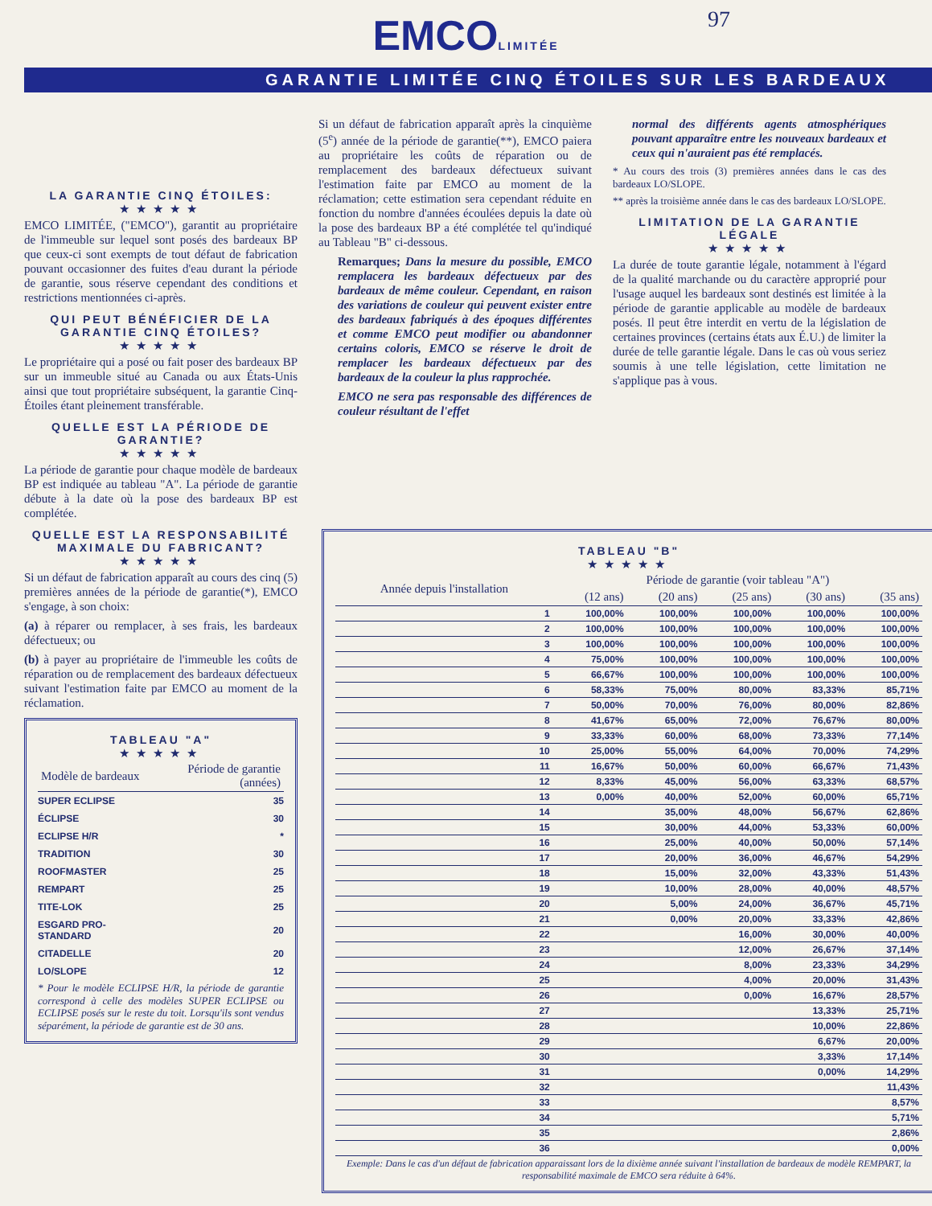EMCOLIMITÉE 97
GARANTIE LIMITÉE CINQ ÉTOILES SUR LES BARDEAUX
LA GARANTIE CINQ ÉTOILES:
★★★★★
EMCO LIMITÉE, ("EMCO"), garantit au propriétaire de l'immeuble sur lequel sont posés des bardeaux BP que ceux-ci sont exempts de tout défaut de fabrication pouvant occasionner des fuites d'eau durant la période de garantie, sous réserve cependant des conditions et restrictions mentionnées ci-après.
QUI PEUT BÉNÉFICIER DE LA GARANTIE CINQ ÉTOILES?
★★★★★
Le propriétaire qui a posé ou fait poser des bardeaux BP sur un immeuble situé au Canada ou aux États-Unis ainsi que tout propriétaire subséquent, la garantie Cinq-Étoiles étant pleinement transférable.
QUELLE EST LA PÉRIODE DE GARANTIE?
★★★★★
La période de garantie pour chaque modèle de bardeaux BP est indiquée au tableau "A". La période de garantie débute à la date où la pose des bardeaux BP est complétée.
QUELLE EST LA RESPONSABILITÉ MAXIMALE DU FABRICANT?
★★★★★
Si un défaut de fabrication apparaît au cours des cinq (5) premières années de la période de garantie(*), EMCO s'engage, à son choix:
(a) à réparer ou remplacer, à ses frais, les bardeaux défectueux; ou
(b) à payer au propriétaire de l'immeuble les coûts de réparation ou de remplacement des bardeaux défectueux suivant l'estimation faite par EMCO au moment de la réclamation.
TABLEAU "A"
★★★★★
| Modèle de bardeaux | Période de garantie (années) |
| --- | --- |
| SUPER ECLIPSE | 35 |
| ÉCLIPSE | 30 |
| ECLIPSE H/R | * |
| TRADITION | 30 |
| ROOFMASTER | 25 |
| REMPART | 25 |
| TITE-LOK | 25 |
| ESGARD PRO-STANDARD | 20 |
| CITADELLE | 20 |
| LO/SLOPE | 12 |
* Pour le modèle ECLIPSE H/R, la période de garantie correspond à celle des modèles SUPER ECLIPSE ou ECLIPSE posés sur le reste du toit. Lorsqu'ils sont vendus séparément, la période de garantie est de 30 ans.
Si un défaut de fabrication apparaît après la cinquième (5<sup>e</sup>) année de la période de garantie(**), EMCO paiera au propriétaire les coûts de réparation ou de remplacement des bardeaux défectueux suivant l'estimation faite par EMCO au moment de la réclamation; cette estimation sera cependant réduite en fonction du nombre d'années écoulées depuis la date où la pose des bardeaux BP a été complétée tel qu'indiqué au Tableau "B" ci-dessous.
Remarques; Dans la mesure du possible, EMCO remplacera les bardeaux défectueux par des bardeaux de même couleur. Cependant, en raison des variations de couleur qui peuvent exister entre des bardeaux fabriqués à des époques différentes et comme EMCO peut modifier ou abandonner certains coloris, EMCO se réserve le droit de remplacer les bardeaux défectueux par des bardeaux de la couleur la plus rapprochée.
EMCO ne sera pas responsable des différences de couleur résultant de l'effet
normal des différents agents atmosphériques pouvant apparaître entre les nouveaux bardeaux et ceux qui n'auraient pas été remplacés.
* Au cours des trois (3) premières années dans le cas des bardeaux LO/SLOPE.
** après la troisième année dans le cas des bardeaux LO/SLOPE.
LIMITATION DE LA GARANTIE LÉGALE
★★★★★
La durée de toute garantie légale, notamment à l'égard de la qualité marchande ou du caractère approprié pour l'usage auquel les bardeaux sont destinés est limitée à la période de garantie applicable au modèle de bardeaux posés. Il peut être interdit en vertu de la législation de certaines provinces (certains états aux É.U.) de limiter la durée de telle garantie légale. Dans le cas où vous seriez soumis à une telle législation, cette limitation ne s'applique pas à vous.
TABLEAU "B"
★★★★★
| Année depuis l'installation | Période de garantie (voir tableau "A") | | | | |
| --- | --- | --- | --- | --- | --- |
| | (12 ans) | (20 ans) | (25 ans) | (30 ans) | (35 ans) |
| 1 | 100,00% | 100,00% | 100,00% | 100,00% | 100,00% |
| 2 | 100,00% | 100,00% | 100,00% | 100,00% | 100,00% |
| 3 | 100,00% | 100,00% | 100,00% | 100,00% | 100,00% |
| 4 | 75,00% | 100,00% | 100,00% | 100,00% | 100,00% |
| 5 | 66,67% | 100,00% | 100,00% | 100,00% | 100,00% |
| 6 | 58,33% | 75,00% | 80,00% | 83,33% | 85,71% |
| 7 | 50,00% | 70,00% | 76,00% | 80,00% | 82,86% |
| 8 | 41,67% | 65,00% | 72,00% | 76,67% | 80,00% |
| 9 | 33,33% | 60,00% | 68,00% | 73,33% | 77,14% |
| 10 | 25,00% | 55,00% | 64,00% | 70,00% | 74,29% |
| 11 | 16,67% | 50,00% | 60,00% | 66,67% | 71,43% |
| 12 | 8,33% | 45,00% | 56,00% | 63,33% | 68,57% |
| 13 | 0,00% | 40,00% | 52,00% | 60,00% | 65,71% |
| 14 | | 35,00% | 48,00% | 56,67% | 62,86% |
| 15 | | 30,00% | 44,00% | 53,33% | 60,00% |
| 16 | | 25,00% | 40,00% | 50,00% | 57,14% |
| 17 | | 20,00% | 36,00% | 46,67% | 54,29% |
| 18 | | 15,00% | 32,00% | 43,33% | 51,43% |
| 19 | | 10,00% | 28,00% | 40,00% | 48,57% |
| 20 | | 5,00% | 24,00% | 36,67% | 45,71% |
| 21 | | 0,00% | 20,00% | 33,33% | 42,86% |
| 22 | | | 16,00% | 30,00% | 40,00% |
| 23 | | | 12,00% | 26,67% | 37,14% |
| 24 | | | 8,00% | 23,33% | 34,29% |
| 25 | | | 4,00% | 20,00% | 31,43% |
| 26 | | | 0,00% | 16,67% | 28,57% |
| 27 | | | | 13,33% | 25,71% |
| 28 | | | | 10,00% | 22,86% |
| 29 | | | | 6,67% | 20,00% |
| 30 | | | | 3,33% | 17,14% |
| 31 | | | | 0,00% | 14,29% |
| 32 | | | | | 11,43% |
| 33 | | | | | 8,57% |
| 34 | | | | | 5,71% |
| 35 | | | | | 2,86% |
| 36 | | | | | 0,00% |
Exemple: Dans le cas d'un défaut de fabrication apparaissant lors de la dixième année suivant l'installation de bardeaux de modèle REMPART, la responsabilité maximale de EMCO sera réduite à 64%.